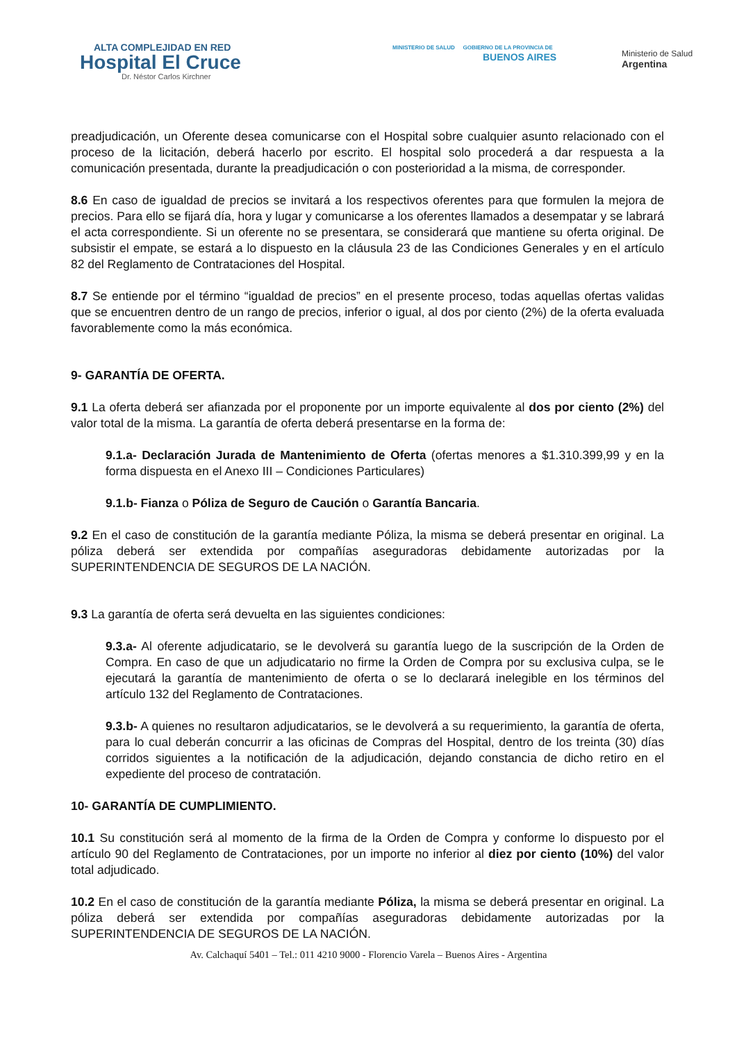ALTA COMPLEJIDAD EN RED
Hospital El Cruce
Dr. Néstor Carlos Kirchner
MINISTERIO DE SALUD GOBIERNO DE LA PROVINCIA DE
BUENOS AIRES
Ministerio de Salud
Argentina
preadjudicación, un Oferente desea comunicarse con el Hospital sobre cualquier asunto relacionado con el proceso de la licitación, deberá hacerlo por escrito. El hospital solo procederá a dar respuesta a la comunicación presentada, durante la preadjudicación o con posterioridad a la misma, de corresponder.
8.6 En caso de igualdad de precios se invitará a los respectivos oferentes para que formulen la mejora de precios. Para ello se fijará día, hora y lugar y comunicarse a los oferentes llamados a desempatar y se labrará el acta correspondiente. Si un oferente no se presentara, se considerará que mantiene su oferta original. De subsistir el empate, se estará a lo dispuesto en la cláusula 23 de las Condiciones Generales y en el artículo 82 del Reglamento de Contrataciones del Hospital.
8.7 Se entiende por el término “igualdad de precios” en el presente proceso, todas aquellas ofertas validas que se encuentren dentro de un rango de precios, inferior o igual, al dos por ciento (2%) de la oferta evaluada favorablemente como la más económica.
9- GARANTÍA DE OFERTA.
9.1 La oferta deberá ser afianzada por el proponente por un importe equivalente al dos por ciento (2%) del valor total de la misma. La garantía de oferta deberá presentarse en la forma de:
9.1.a- Declaración Jurada de Mantenimiento de Oferta (ofertas menores a $1.310.399,99 y en la forma dispuesta en el Anexo III – Condiciones Particulares)
9.1.b- Fianza o Póliza de Seguro de Caución o Garantía Bancaria.
9.2 En el caso de constitución de la garantía mediante Póliza, la misma se deberá presentar en original. La póliza deberá ser extendida por compañías aseguradoras debidamente autorizadas por la SUPERINTENDENCIA DE SEGUROS DE LA NACIÓN.
9.3 La garantía de oferta será devuelta en las siguientes condiciones:
9.3.a- Al oferente adjudicatario, se le devolverá su garantía luego de la suscripción de la Orden de Compra. En caso de que un adjudicatario no firme la Orden de Compra por su exclusiva culpa, se le ejecutará la garantía de mantenimiento de oferta o se lo declarará inelegible en los términos del artículo 132 del Reglamento de Contrataciones.
9.3.b- A quienes no resultaron adjudicatarios, se le devolverá a su requerimiento, la garantía de oferta, para lo cual deberán concurrir a las oficinas de Compras del Hospital, dentro de los treinta (30) días corridos siguientes a la notificación de la adjudicación, dejando constancia de dicho retiro en el expediente del proceso de contratación.
10- GARANTÍA DE CUMPLIMIENTO.
10.1 Su constitución será al momento de la firma de la Orden de Compra y conforme lo dispuesto por el artículo 90 del Reglamento de Contrataciones, por un importe no inferior al diez por ciento (10%) del valor total adjudicado.
10.2 En el caso de constitución de la garantía mediante Póliza, la misma se deberá presentar en original. La póliza deberá ser extendida por compañías aseguradoras debidamente autorizadas por la SUPERINTENDENCIA DE SEGUROS DE LA NACIÓN.
Av. Calchaquí 5401 – Tel.: 011 4210 9000 - Florencio Varela – Buenos Aires - Argentina